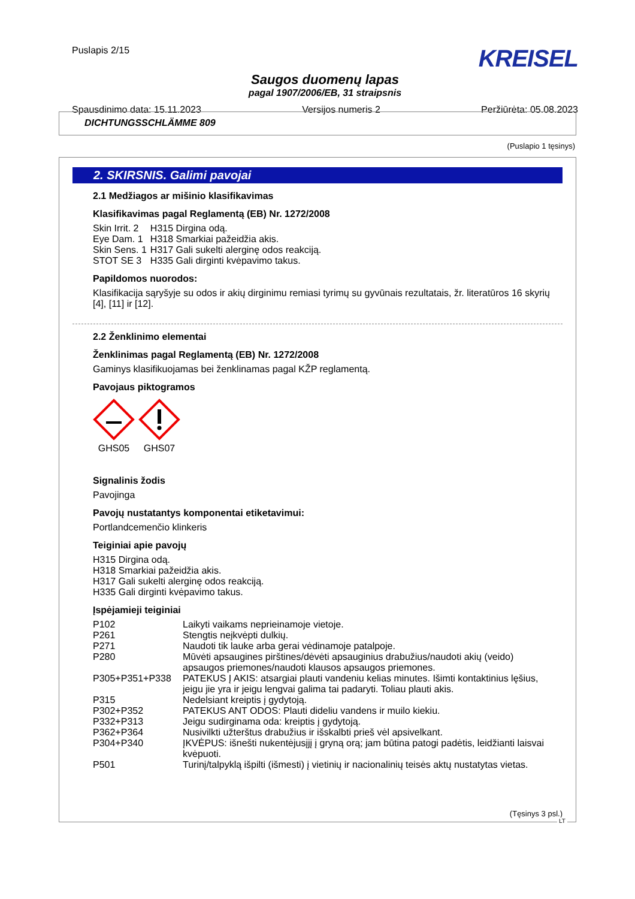Puslapis 2/15
KREISEL
Saugos duomenų lapas
pagal 1907/2006/EB, 31 straipsnis
Spausdinimo data: 15.11.2023 Versijos numeris 2 Peržiūrėta: 05.08.2023
DICHTUNGSSCHLÄMME 809
(Puslapio 1 tęsinys)
2. SKIRSNIS. Galimi pavojai
2.1 Medžiagos ar mišinio klasifikavimas
Klasifikavimas pagal Reglamentą (EB) Nr. 1272/2008
| Skin Irrit. 2 | H315 Dirgina odą. |
| Eye Dam. 1 | H318 Smarkiai pažeidžia akis. |
| Skin Sens. 1 | H317 Gali sukelti alerginę odos reakciją. |
| STOT SE 3 | H335 Gali dirginti kvėpavimo takus. |
Papildomos nuorodos:
Klasifikacija sąryšyje su odos ir akių dirginimu remiasi tyrimų su gyvūnais rezultatais, žr. literatūros 16 skyrių [4], [11] ir [12].
2.2 Ženklinimo elementai
Ženklinimas pagal Reglamentą (EB) Nr. 1272/2008
Gaminys klasifikuojamas bei ženklinamas pagal KŽP reglamentą.
Pavojaus piktogramos
GHS05 GHS07
Signalinis žodis
Pavojinga
Pavojų nustatantys komponentai etiketavimui:
Portlandcemenčio klinkeris
Teiginiai apie pavojų
H315 Dirgina odą.
H318 Smarkiai pažeidžia akis.
H317 Gali sukelti alerginę odos reakciją.
H335 Gali dirginti kvėpavimo takus.
Įspėjamieji teiginiai
| P102 | Laikyti vaikams neprieinamoje vietoje. |
| P261 | Stengtis neįkvėpti dulkių. |
| P271 | Naudoti tik lauke arba gerai vėdinamoje patalpoje. |
| P280 | Mūvėti apsaugines pirštines/dėvėti apsauginius drabužius/naudoti akių (veido) apsaugos priemones/naudoti klausos apsaugos priemones. |
| P305+P351+P338 | PATEKUS Į AKIS: atsargiai plauti vandeniu kelias minutes. Išimti kontaktinius lęšius, jeigu jie yra ir jeigu lengvai galima tai padaryti. Toliau plauti akis. |
| P315 | Nedelsiant kreiptis į gydytoją. |
| P302+P352 | PATEKUS ANT ODOS: Plauti dideliu vandens ir muilo kiekiu. |
| P332+P313 | Jeigu sudirginama oda: kreiptis į gydytoją. |
| P362+P364 | Nusivilkti užterštus drabužius ir išskalbti prieš vėl apsivelkant. |
| P304+P340 | ĮKVĖPUS: išnešti nukentėjusįjį į gryną orą; jam būtina patogi padėtis, leidžianti laisvai kvėpuoti. |
| P501 | Turinį/talpyklą išpilti (išmesti) į vietinių ir nacionalinių teisės aktų nustatytas vietas. |
(Tęsinys 3 psl.)
LT